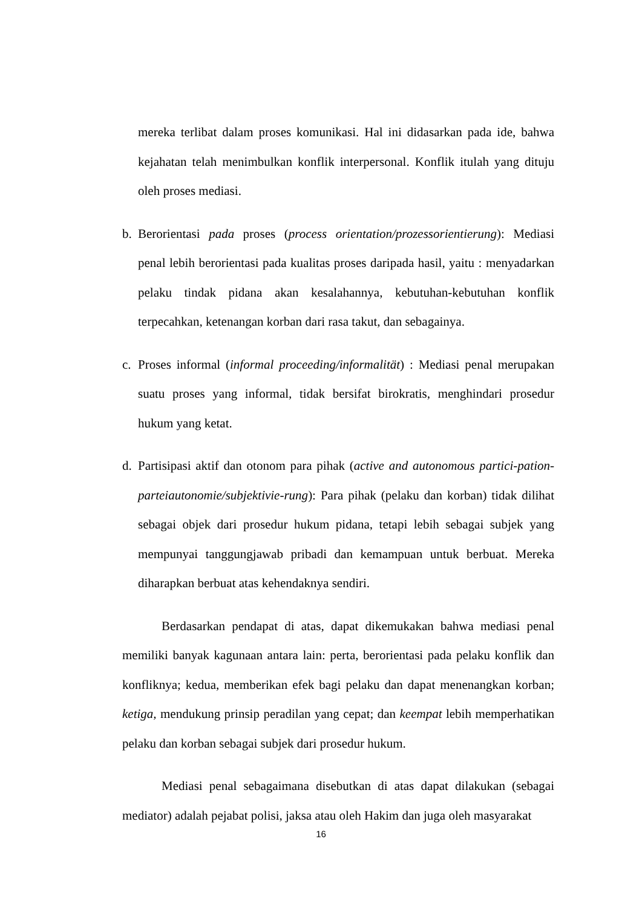mereka terlibat dalam proses komunikasi. Hal ini didasarkan pada ide, bahwa kejahatan telah menimbulkan konflik interpersonal. Konflik itulah yang dituju oleh proses mediasi.
b. Berorientasi pada proses (process orientation/prozessorientierung): Mediasi penal lebih berorientasi pada kualitas proses daripada hasil, yaitu : menyadarkan pelaku tindak pidana akan kesalahannya, kebutuhan-kebutuhan konflik terpecahkan, ketenangan korban dari rasa takut, dan sebagainya.
c. Proses informal (informal proceeding/informalität) : Mediasi penal merupakan suatu proses yang informal, tidak bersifat birokratis, menghindari prosedur hukum yang ketat.
d. Partisipasi aktif dan otonom para pihak (active and autonomous partici-pation-parteiautonomie/subjektivie-rung): Para pihak (pelaku dan korban) tidak dilihat sebagai objek dari prosedur hukum pidana, tetapi lebih sebagai subjek yang mempunyai tanggungjawab pribadi dan kemampuan untuk berbuat. Mereka diharapkan berbuat atas kehendaknya sendiri.
Berdasarkan pendapat di atas, dapat dikemukakan bahwa mediasi penal memiliki banyak kagunaan antara lain: perta, berorientasi pada pelaku konflik dan konfliknya; kedua, memberikan efek bagi pelaku dan dapat menenangkan korban; ketiga, mendukung prinsip peradilan yang cepat; dan keempat lebih memperhatikan pelaku dan korban sebagai subjek dari prosedur hukum.
Mediasi penal sebagaimana disebutkan di atas dapat dilakukan (sebagai mediator) adalah pejabat polisi, jaksa atau oleh Hakim dan juga oleh masyarakat
16